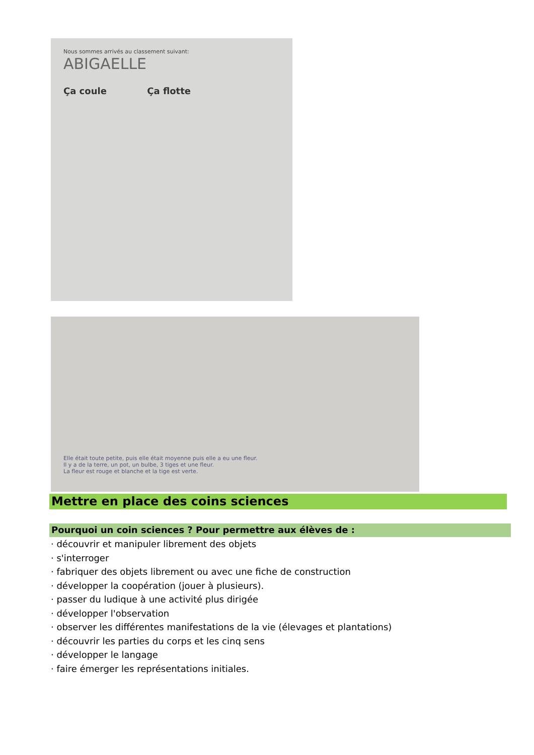Nous sommes arrivés au classement suivant:
ABIGAELLE
Ça coule Ça flotte
Elle était toute petite, puis elle était moyenne puis elle a eu une fleur.
Il y a de la terre, un pot, un bulbe, 3 tiges et une fleur.
La fleur est rouge et blanche et la tige est verte.
Mettre en place des coins sciences
Pourquoi un coin sciences ? Pour permettre aux élèves de :
· découvrir et manipuler librement des objets
· s'interroger
· fabriquer des objets librement ou avec une fiche de construction
· développer la coopération (jouer à plusieurs).
· passer du ludique à une activité plus dirigée
· développer l'observation
· observer les différentes manifestations de la vie (élevages et plantations)
· découvrir les parties du corps et les cinq sens
· développer le langage
· faire émerger les représentations initiales.